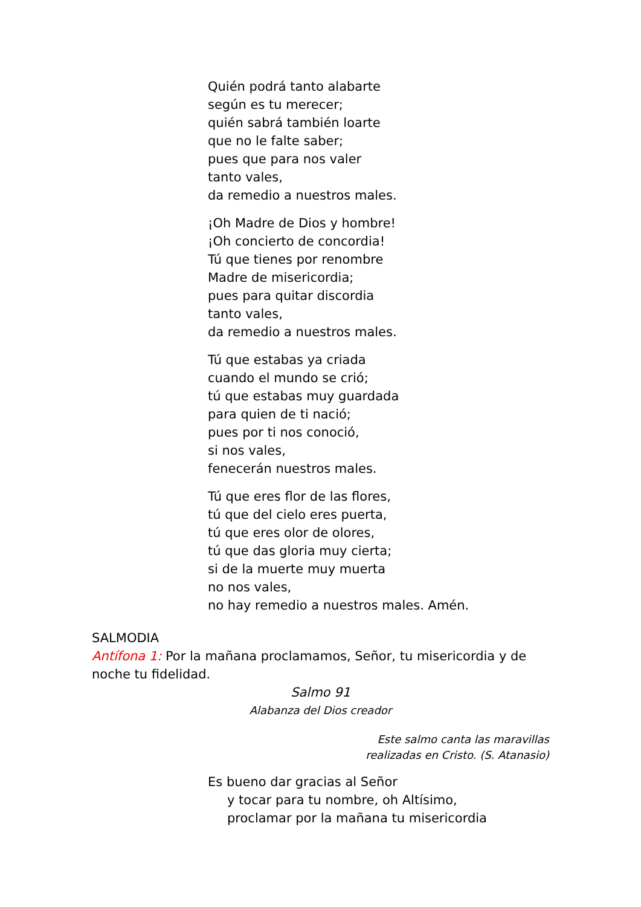Quién podrá tanto alabarte
según es tu merecer;
quién sabrá también loarte
que no le falte saber;
pues que para nos valer
tanto vales,
da remedio a nuestros males.
¡Oh Madre de Dios y hombre!
¡Oh concierto de concordia!
Tú que tienes por renombre
Madre de misericordia;
pues para quitar discordia
tanto vales,
da remedio a nuestros males.
Tú que estabas ya criada
cuando el mundo se crió;
tú que estabas muy guardada
para quien de ti nació;
pues por ti nos conoció,
si nos vales,
fenecerán nuestros males.
Tú que eres flor de las flores,
tú que del cielo eres puerta,
tú que eres olor de olores,
tú que das gloria muy cierta;
si de la muerte muy muerta
no nos vales,
no hay remedio a nuestros males. Amén.
SALMODIA
Antífona 1: Por la mañana proclamamos, Señor, tu misericordia y de noche tu fidelidad.
Salmo 91
Alabanza del Dios creador
Este salmo canta las maravillas
realizadas en Cristo. (S. Atanasio)
Es bueno dar gracias al Señor
y tocar para tu nombre, oh Altísimo,
proclamar por la mañana tu misericordia